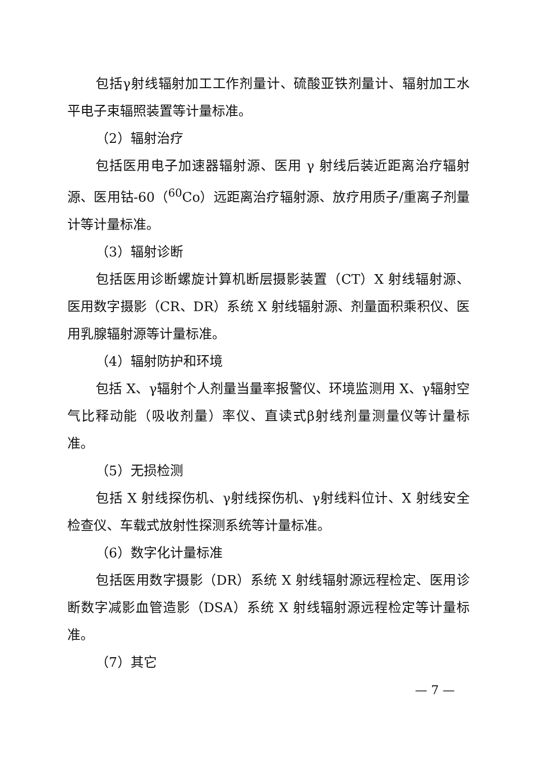包括γ射线辐射加工工作剂量计、硫酸亚铁剂量计、辐射加工水平电子束辐照装置等计量标准。
（2）辐射治疗
包括医用电子加速器辐射源、医用 γ 射线后装近距离治疗辐射源、医用钴-60（<sup>60</sup>Co）远距离治疗辐射源、放疗用质子/重离子剂量计等计量标准。
（3）辐射诊断
包括医用诊断螺旋计算机断层摄影装置（CT）X 射线辐射源、医用数字摄影（CR、DR）系统 X 射线辐射源、剂量面积乘积仪、医用乳腺辐射源等计量标准。
（4）辐射防护和环境
包括 X、γ辐射个人剂量当量率报警仪、环境监测用 X、γ辐射空气比释动能（吸收剂量）率仪、直读式β射线剂量测量仪等计量标准。
（5）无损检测
包括 X 射线探伤机、γ射线探伤机、γ射线料位计、X 射线安全检查仪、车载式放射性探测系统等计量标准。
（6）数字化计量标准
包括医用数字摄影（DR）系统 X 射线辐射源远程检定、医用诊断数字减影血管造影（DSA）系统 X 射线辐射源远程检定等计量标准。
（7）其它
— 7 —